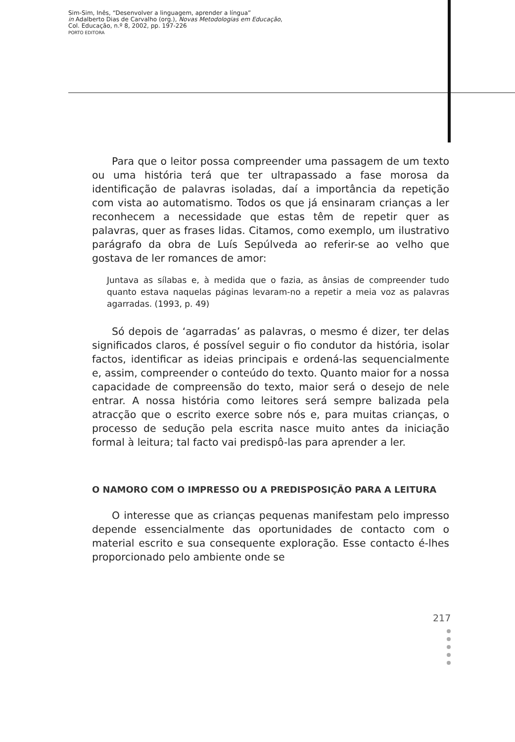Sim-Sim, Inês, “Desenvolver a linguagem, aprender a língua”
in Adalberto Dias de Carvalho (org.), Novas Metodologias em Educação,
Col. Educação, n.º 8, 2002, pp. 197-226
PORTO EDITORA
Para que o leitor possa compreender uma passagem de um texto ou uma história terá que ter ultrapassado a fase morosa da identificação de palavras isoladas, daí a importância da repetição com vista ao automatismo. Todos os que já ensinaram crianças a ler reconhecem a necessidade que estas têm de repetir quer as palavras, quer as frases lidas. Citamos, como exemplo, um ilustrativo parágrafo da obra de Luís Sepúlveda ao referir-se ao velho que gostava de ler romances de amor:
Juntava as sílabas e, à medida que o fazia, as ânsias de compreender tudo quanto estava naquelas páginas levaram-no a repetir a meia voz as palavras agarradas. (1993, p. 49)
Só depois de ‘agarradas’ as palavras, o mesmo é dizer, ter delas significados claros, é possível seguir o fio condutor da história, isolar factos, identificar as ideias principais e ordená-las sequencialmente e, assim, compreender o conteúdo do texto. Quanto maior for a nossa capacidade de compreensão do texto, maior será o desejo de nele entrar. A nossa história como leitores será sempre balizada pela atracção que o escrito exerce sobre nós e, para muitas crianças, o processo de sedução pela escrita nasce muito antes da iniciação formal à leitura; tal facto vai predispô-las para aprender a ler.
O NAMORO COM O IMPRESSO OU A PREDISPOSIÇÃO PARA A LEITURA
O interesse que as crianças pequenas manifestam pelo impresso depende essencialmente das oportunidades de contacto com o material escrito e sua consequente exploração. Esse contacto é-lhes proporcionado pelo ambiente onde se
217